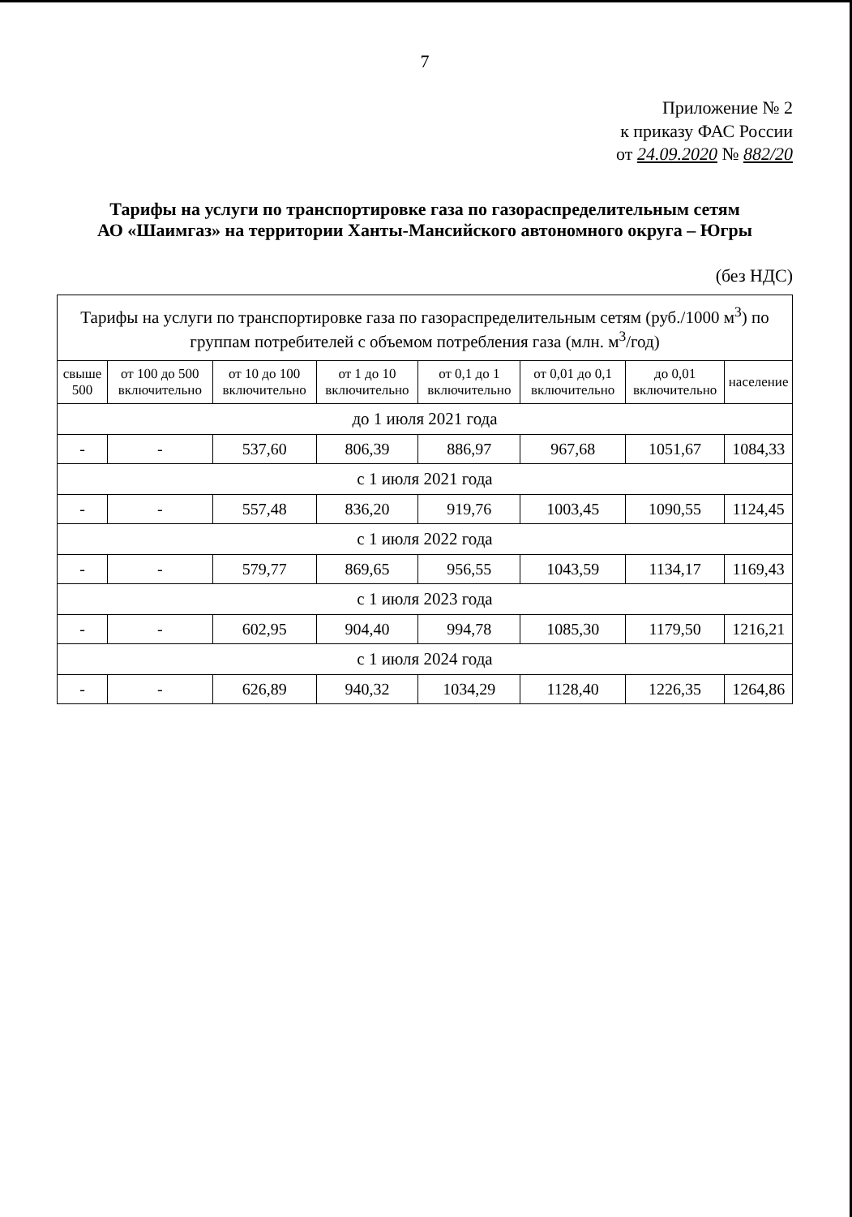7
Приложение № 2
к приказу ФАС России
от 24.09.2020 № 882/20
Тарифы на услуги по транспортировке газа по газораспределительным сетям
АО «Шаимгаз» на территории Ханты-Мансийского автономного округа – Югры
(без НДС)
| Тарифы на услуги по транспортировке газа по газораспределительным сетям (руб./1000 м<sup>3</sup>) по группам потребителей с объемом потребления газа (млн. м<sup>3</sup>/год) | | | | | | | |
| свыше 500 | от 100 до 500 включительно | от 10 до 100 включительно | от 1 до 10 включительно | от 0,1 до 1 включительно | от 0,01 до 0,1 включительно | до 0,01 включительно | население |
| до 1 июля 2021 года | | | | | | | |
| - | - | 537,60 | 806,39 | 886,97 | 967,68 | 1051,67 | 1084,33 |
| с 1 июля 2021 года | | | | | | | |
| - | - | 557,48 | 836,20 | 919,76 | 1003,45 | 1090,55 | 1124,45 |
| с 1 июля 2022 года | | | | | | | |
| - | - | 579,77 | 869,65 | 956,55 | 1043,59 | 1134,17 | 1169,43 |
| с 1 июля 2023 года | | | | | | | |
| - | - | 602,95 | 904,40 | 994,78 | 1085,30 | 1179,50 | 1216,21 |
| с 1 июля 2024 года | | | | | | | |
| - | - | 626,89 | 940,32 | 1034,29 | 1128,40 | 1226,35 | 1264,86 |